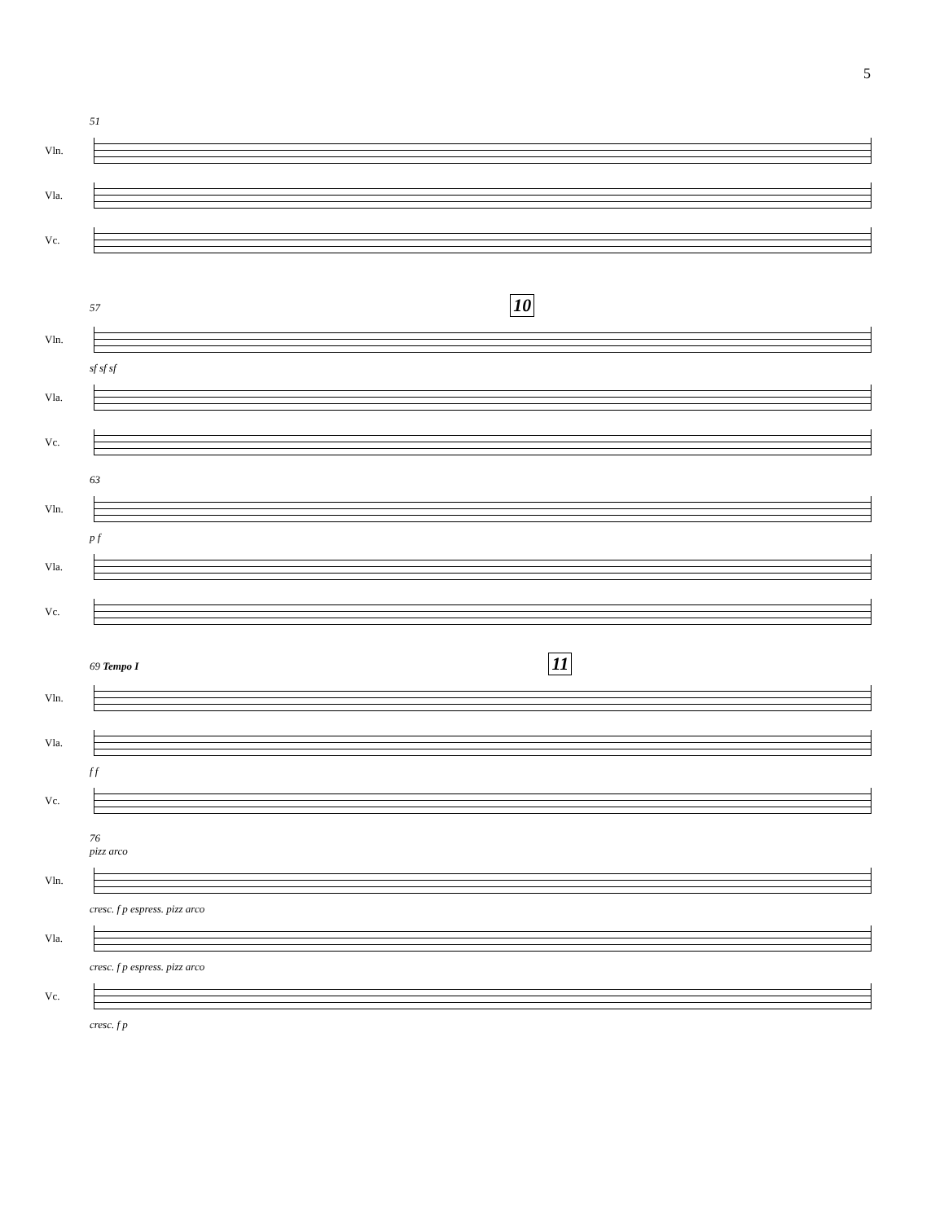5
51
Vln.
Vla.
Vc.
57 10
Vln.
sf sf sf
Vla.
Vc.
63
Vln.
p f
Vla.
Vc.
69 Tempo I 11
Vln.
Vla.
f f
Vc.
76
pizz arco
Vln.
cresc. f p espress. pizz arco
Vla.
cresc. f p espress. pizz arco
Vc.
cresc. f p